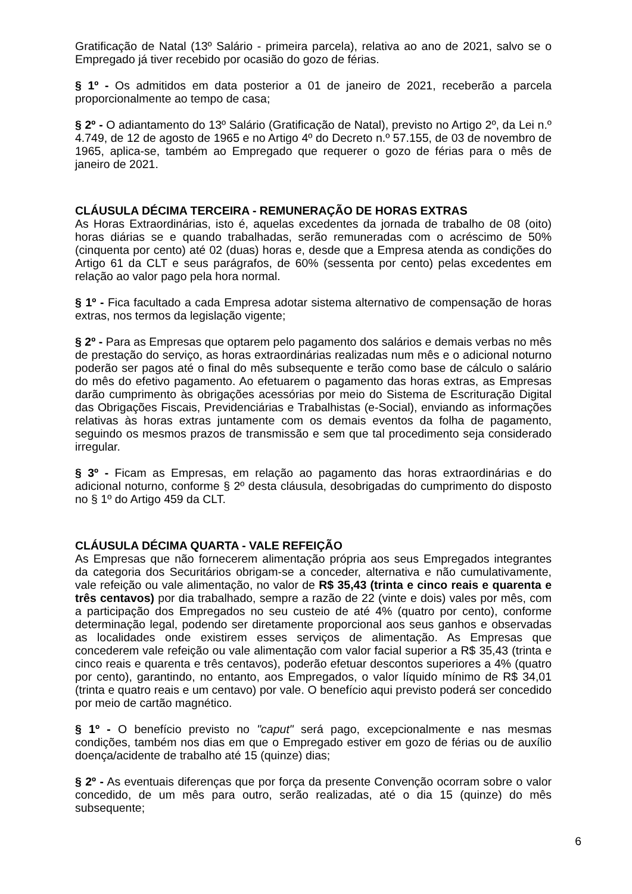Gratificação de Natal (13º Salário - primeira parcela), relativa ao ano de 2021, salvo se o Empregado já tiver recebido por ocasião do gozo de férias.
§ 1º - Os admitidos em data posterior a 01 de janeiro de 2021, receberão a parcela proporcionalmente ao tempo de casa;
§ 2º - O adiantamento do 13º Salário (Gratificação de Natal), previsto no Artigo 2º, da Lei n.º 4.749, de 12 de agosto de 1965 e no Artigo 4º do Decreto n.º 57.155, de 03 de novembro de 1965, aplica-se, também ao Empregado que requerer o gozo de férias para o mês de janeiro de 2021.
CLÁUSULA DÉCIMA TERCEIRA - REMUNERAÇÃO DE HORAS EXTRAS
As Horas Extraordinárias, isto é, aquelas excedentes da jornada de trabalho de 08 (oito) horas diárias se e quando trabalhadas, serão remuneradas com o acréscimo de 50% (cinquenta por cento) até 02 (duas) horas e, desde que a Empresa atenda as condições do Artigo 61 da CLT e seus parágrafos, de 60% (sessenta por cento) pelas excedentes em relação ao valor pago pela hora normal.
§ 1º - Fica facultado a cada Empresa adotar sistema alternativo de compensação de horas extras, nos termos da legislação vigente;
§ 2º - Para as Empresas que optarem pelo pagamento dos salários e demais verbas no mês de prestação do serviço, as horas extraordinárias realizadas num mês e o adicional noturno poderão ser pagos até o final do mês subsequente e terão como base de cálculo o salário do mês do efetivo pagamento. Ao efetuarem o pagamento das horas extras, as Empresas darão cumprimento às obrigações acessórias por meio do Sistema de Escrituração Digital das Obrigações Fiscais, Previdenciárias e Trabalhistas (e-Social), enviando as informações relativas às horas extras juntamente com os demais eventos da folha de pagamento, seguindo os mesmos prazos de transmissão e sem que tal procedimento seja considerado irregular.
§ 3º - Ficam as Empresas, em relação ao pagamento das horas extraordinárias e do adicional noturno, conforme § 2º desta cláusula, desobrigadas do cumprimento do disposto no § 1º do Artigo 459 da CLT.
CLÁUSULA DÉCIMA QUARTA - VALE REFEIÇÃO
As Empresas que não fornecerem alimentação própria aos seus Empregados integrantes da categoria dos Securitários obrigam-se a conceder, alternativa e não cumulativamente, vale refeição ou vale alimentação, no valor de R$ 35,43 (trinta e cinco reais e quarenta e três centavos) por dia trabalhado, sempre a razão de 22 (vinte e dois) vales por mês, com a participação dos Empregados no seu custeio de até 4% (quatro por cento), conforme determinação legal, podendo ser diretamente proporcional aos seus ganhos e observadas as localidades onde existirem esses serviços de alimentação. As Empresas que concederem vale refeição ou vale alimentação com valor facial superior a R$ 35,43 (trinta e cinco reais e quarenta e três centavos), poderão efetuar descontos superiores a 4% (quatro por cento), garantindo, no entanto, aos Empregados, o valor líquido mínimo de R$ 34,01 (trinta e quatro reais e um centavo) por vale. O benefício aqui previsto poderá ser concedido por meio de cartão magnético.
§ 1º - O benefício previsto no "caput" será pago, excepcionalmente e nas mesmas condições, também nos dias em que o Empregado estiver em gozo de férias ou de auxílio doença/acidente de trabalho até 15 (quinze) dias;
§ 2º - As eventuais diferenças que por força da presente Convenção ocorram sobre o valor concedido, de um mês para outro, serão realizadas, até o dia 15 (quinze) do mês subsequente;
6